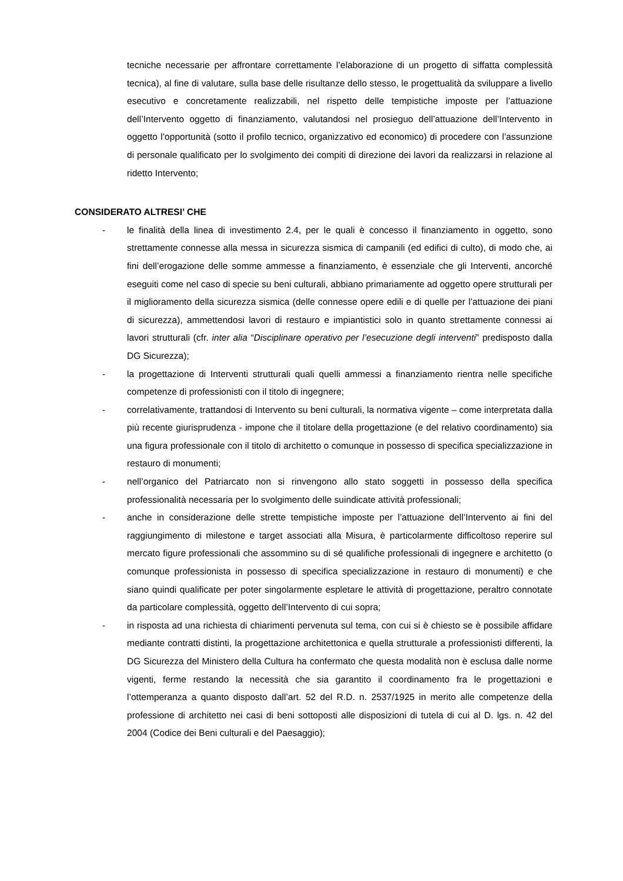tecniche necessarie per affrontare correttamente l’elaborazione di un progetto di siffatta complessità tecnica), al fine di valutare, sulla base delle risultanze dello stesso, le progettualità da sviluppare a livello esecutivo e concretamente realizzabili, nel rispetto delle tempistiche imposte per l’attuazione dell’Intervento oggetto di finanziamento, valutandosi nel prosieguo dell’attuazione dell’Intervento in oggetto l’opportunità (sotto il profilo tecnico, organizzativo ed economico) di procedere con l’assunzione di personale qualificato per lo svolgimento dei compiti di direzione dei lavori da realizzarsi in relazione al ridetto Intervento;
CONSIDERATO ALTRESI’ CHE
- le finalità della linea di investimento 2.4, per le quali è concesso il finanziamento in oggetto, sono strettamente connesse alla messa in sicurezza sismica di campanili (ed edifici di culto), di modo che, ai fini dell’erogazione delle somme ammesse a finanziamento, è essenziale che gli Interventi, ancorché eseguiti come nel caso di specie su beni culturali, abbiano primariamente ad oggetto opere strutturali per il miglioramento della sicurezza sismica (delle connesse opere edili e di quelle per l’attuazione dei piani di sicurezza), ammettendosi lavori di restauro e impiantistici solo in quanto strettamente connessi ai lavori strutturali (cfr. inter alia “Disciplinare operativo per l’esecuzione degli interventi” predisposto dalla DG Sicurezza);
- la progettazione di Interventi strutturali quali quelli ammessi a finanziamento rientra nelle specifiche competenze di professionisti con il titolo di ingegnere;
- correlativamente, trattandosi di Intervento su beni culturali, la normativa vigente – come interpretata dalla più recente giurisprudenza - impone che il titolare della progettazione (e del relativo coordinamento) sia una figura professionale con il titolo di architetto o comunque in possesso di specifica specializzazione in restauro di monumenti;
- nell’organico del Patriarcato non si rinvengono allo stato soggetti in possesso della specifica professionalità necessaria per lo svolgimento delle suindicate attività professionali;
- anche in considerazione delle strette tempistiche imposte per l’attuazione dell’Intervento ai fini del raggiungimento di milestone e target associati alla Misura, è particolarmente difficoltoso reperire sul mercato figure professionali che assommino su di sé qualifiche professionali di ingegnere e architetto (o comunque professionista in possesso di specifica specializzazione in restauro di monumenti) e che siano quindi qualificate per poter singolarmente espletare le attività di progettazione, peraltro connotate da particolare complessità, oggetto dell’Intervento di cui sopra;
- in risposta ad una richiesta di chiarimenti pervenuta sul tema, con cui si è chiesto se è possibile affidare mediante contratti distinti, la progettazione architettonica e quella strutturale a professionisti differenti, la DG Sicurezza del Ministero della Cultura ha confermato che questa modalità non è esclusa dalle norme vigenti, ferme restando la necessità che sia garantito il coordinamento fra le progettazioni e l’ottemperanza a quanto disposto dall’art. 52 del R.D. n. 2537/1925 in merito alle competenze della professione di architetto nei casi di beni sottoposti alle disposizioni di tutela di cui al D. lgs. n. 42 del 2004 (Codice dei Beni culturali e del Paesaggio);